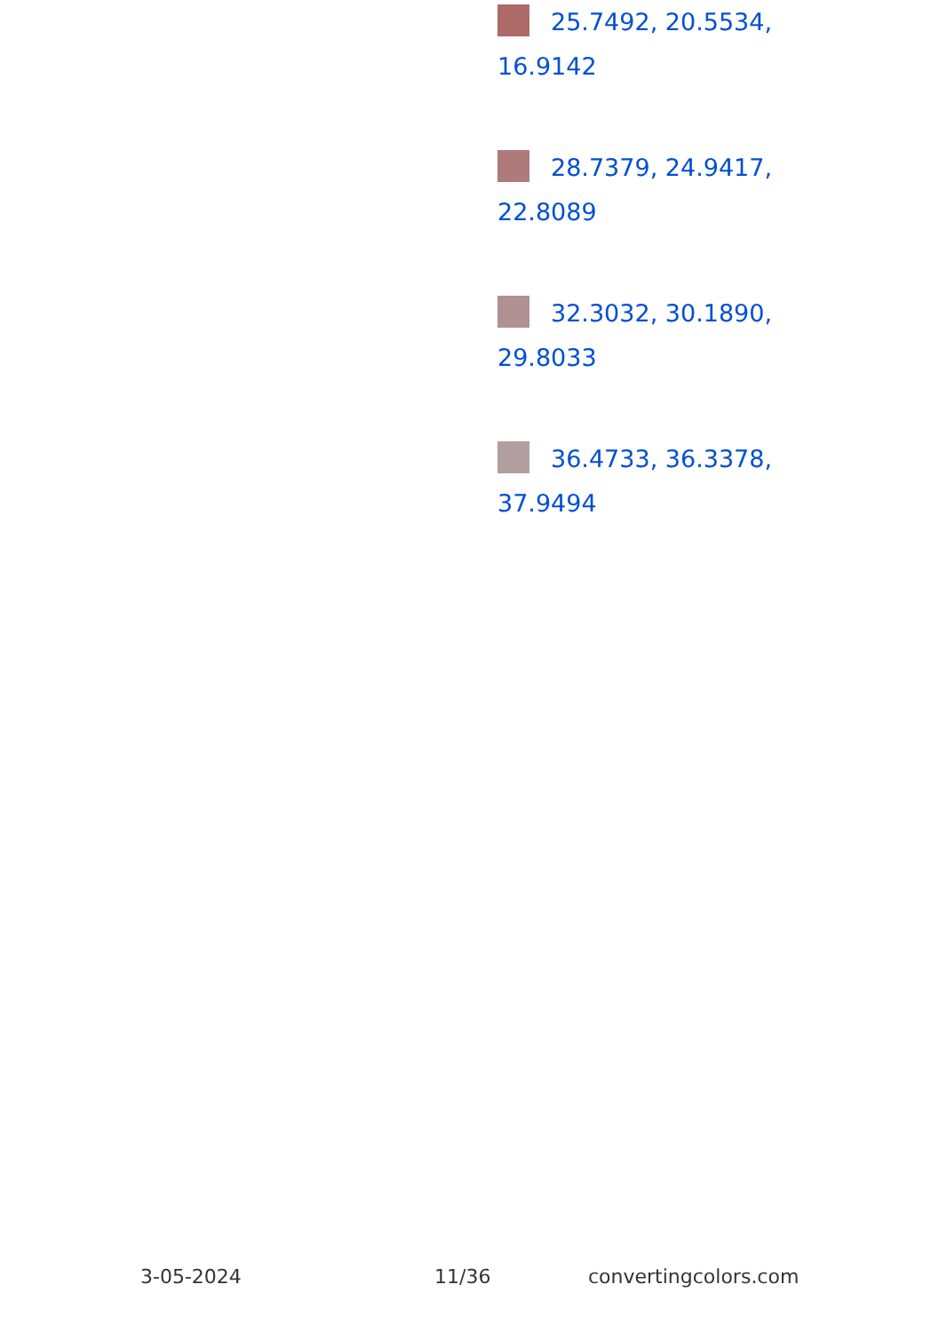25.7492, 20.5534, 16.9142
28.7379, 24.9417, 22.8089
32.3032, 30.1890, 29.8033
36.4733, 36.3378, 37.9494
3-05-2024 11/36 convertingcolors.com